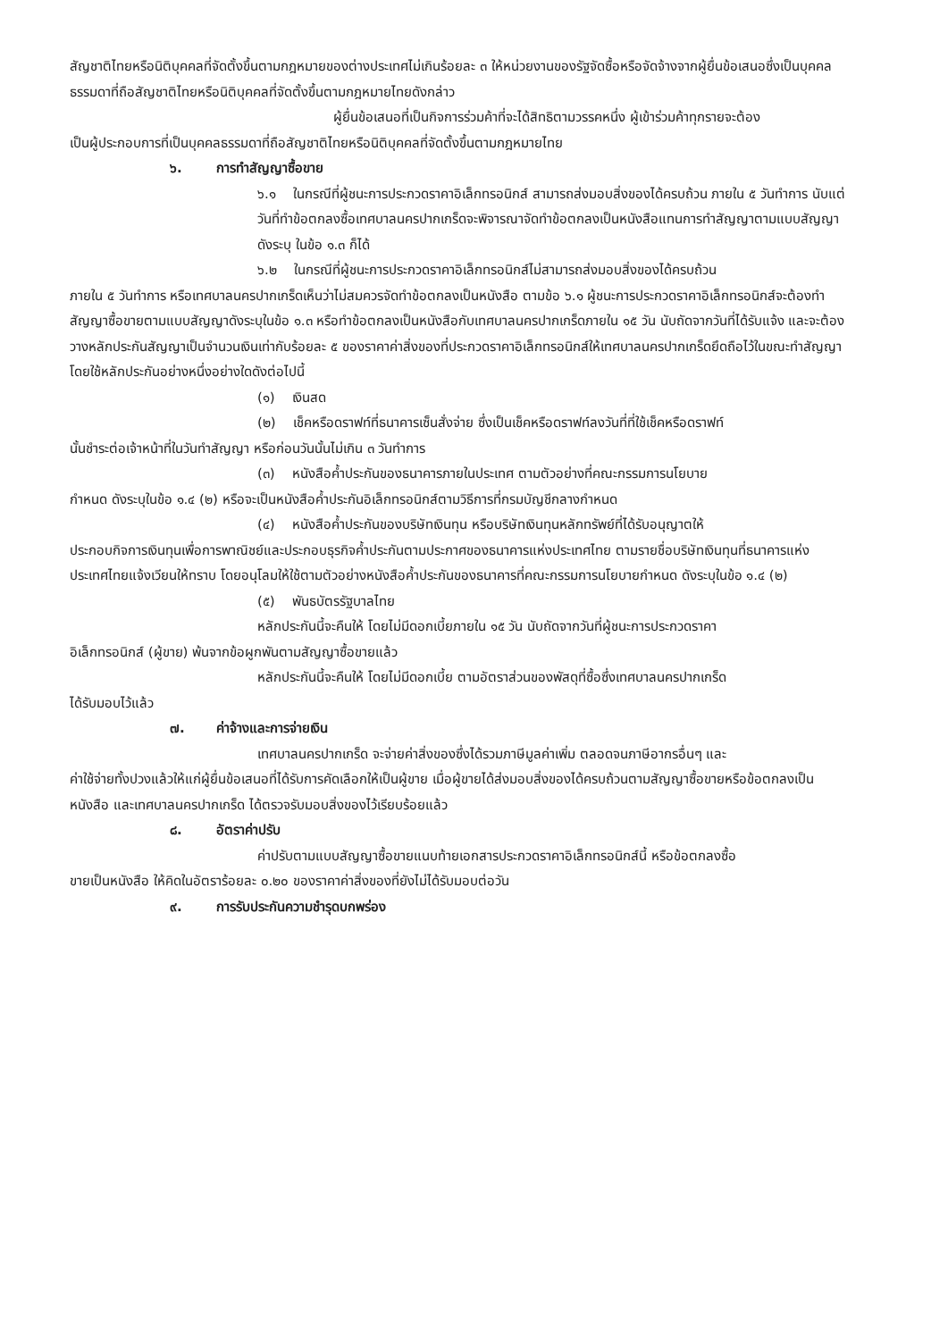สัญชาติไทยหรือนิติบุคคลที่จัดตั้งขึ้นตามกฎหมายของต่างประเทศไม่เกินร้อยละ ๓ ให้หน่วยงานของรัฐจัดซื้อหรือจัดจ้างจากผู้ยื่นข้อเสนอซึ่งเป็นบุคคลธรรมดาที่ถือสัญชาติไทยหรือนิติบุคคลที่จัดตั้งขึ้นตามกฎหมายไทยดังกล่าว
ผู้ยื่นข้อเสนอที่เป็นกิจการร่วมค้าที่จะได้สิทธิตามวรรคหนึ่ง ผู้เข้าร่วมค้าทุกรายจะต้อง
เป็นผู้ประกอบการที่เป็นบุคคลธรรมดาที่ถือสัญชาติไทยหรือนิติบุคคลที่จัดตั้งขึ้นตามกฎหมายไทย
๖. การทำสัญญาซื้อขาย
๖.๑ ในกรณีที่ผู้ชนะการประกวดราคาอิเล็กทรอนิกส์ สามารถส่งมอบสิ่งของได้ครบถ้วน ภายใน ๕ วันทำการ นับแต่วันที่ทำข้อตกลงซื้อเทศบาลนครปากเกร็ดจะพิจารณาจัดทำข้อตกลงเป็นหนังสือแทนการทำสัญญาตามแบบสัญญาดังระบุ ในข้อ ๑.๓ ก็ได้
๖.๒ ในกรณีที่ผู้ชนะการประกวดราคาอิเล็กทรอนิกส์ไม่สามารถส่งมอบสิ่งของได้ครบถ้วน
ภายใน ๕ วันทำการ หรือเทศบาลนครปากเกร็ดเห็นว่าไม่สมควรจัดทำข้อตกลงเป็นหนังสือ ตามข้อ ๖.๑ ผู้ชนะการประกวดราคาอิเล็กทรอนิกส์จะต้องทำสัญญาซื้อขายตามแบบสัญญาดังระบุในข้อ ๑.๓ หรือทำข้อตกลงเป็นหนังสือกับเทศบาลนครปากเกร็ดภายใน ๑๕ วัน นับถัดจากวันที่ได้รับแจ้ง และจะต้องวางหลักประกันสัญญาเป็นจำนวนเงินเท่ากับร้อยละ ๕ ของราคาค่าสิ่งของที่ประกวดราคาอิเล็กทรอนิกส์ให้เทศบาลนครปากเกร็ดยึดถือไว้ในขณะทำสัญญาโดยใช้หลักประกันอย่างหนึ่งอย่างใดดังต่อไปนี้
(๑) เงินสด
(๒) เช็คหรือดราฟท์ที่ธนาคารเซ็นสั่งจ่าย ซึ่งเป็นเช็คหรือดราฟท์ลงวันที่ที่ใช้เช็คหรือดราฟท์
นั้นชำระต่อเจ้าหน้าที่ในวันทำสัญญา หรือก่อนวันนั้นไม่เกิน ๓ วันทำการ
(๓) หนังสือค้ำประกันของธนาคารภายในประเทศ ตามตัวอย่างที่คณะกรรมการนโยบาย
กำหนด ดังระบุในข้อ ๑.๔ (๒) หรือจะเป็นหนังสือค้ำประกันอิเล็กทรอนิกส์ตามวิธีการที่กรมบัญชีกลางกำหนด
(๔) หนังสือค้ำประกันของบริษัทเงินทุน หรือบริษัทเงินทุนหลักทรัพย์ที่ได้รับอนุญาตให้
ประกอบกิจการเงินทุนเพื่อการพาณิชย์และประกอบธุรกิจค้ำประกันตามประกาศของธนาคารแห่งประเทศไทย ตามรายชื่อบริษัทเงินทุนที่ธนาคารแห่งประเทศไทยแจ้งเวียนให้ทราบ โดยอนุโลมให้ใช้ตามตัวอย่างหนังสือค้ำประกันของธนาคารที่คณะกรรมการนโยบายกำหนด ดังระบุในข้อ ๑.๔ (๒)
(๕) พันธบัตรรัฐบาลไทย
หลักประกันนี้จะคืนให้ โดยไม่มีดอกเบี้ยภายใน ๑๕ วัน นับถัดจากวันที่ผู้ชนะการประกวดราคา
อิเล็กทรอนิกส์ (ผู้ขาย) พ้นจากข้อผูกพันตามสัญญาซื้อขายแล้ว
หลักประกันนี้จะคืนให้ โดยไม่มีดอกเบี้ย ตามอัตราส่วนของพัสดุที่ซื้อซึ่งเทศบาลนครปากเกร็ด
ได้รับมอบไว้แล้ว
๗. ค่าจ้างและการจ่ายเงิน
เทศบาลนครปากเกร็ด จะจ่ายค่าสิ่งของซึ่งได้รวมภาษีมูลค่าเพิ่ม ตลอดจนภาษีอากรอื่นๆ และ
ค่าใช้จ่ายทั้งปวงแล้วให้แก่ผู้ยื่นข้อเสนอที่ได้รับการคัดเลือกให้เป็นผู้ขาย เมื่อผู้ขายได้ส่งมอบสิ่งของได้ครบถ้วนตามสัญญาซื้อขายหรือข้อตกลงเป็นหนังสือ และเทศบาลนครปากเกร็ด ได้ตรวจรับมอบสิ่งของไว้เรียบร้อยแล้ว
๘. อัตราค่าปรับ
ค่าปรับตามแบบสัญญาซื้อขายแนบท้ายเอกสารประกวดราคาอิเล็กทรอนิกส์นี้ หรือข้อตกลงซื้อ
ขายเป็นหนังสือ ให้คิดในอัตราร้อยละ ๐.๒๐ ของราคาค่าสิ่งของที่ยังไม่ได้รับมอบต่อวัน
๙. การรับประกันความชำรุดบกพร่อง